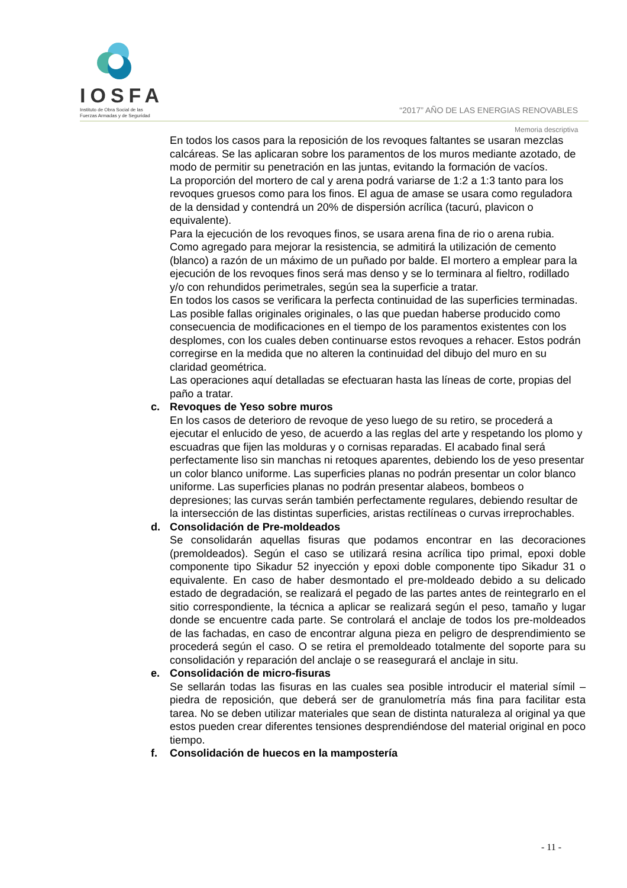IOSFA
Instituto de Obra Social de las
Fuerzas Armadas y de Seguridad
“2017” AÑO DE LAS ENERGIAS RENOVABLES
Memoria descriptiva
En todos los casos para la reposición de los revoques faltantes se usaran mezclas calcáreas. Se las aplicaran sobre los paramentos de los muros mediante azotado, de modo de permitir su penetración en las juntas, evitando la formación de vacíos.
La proporción del mortero de cal y arena podrá variarse de 1:2 a 1:3 tanto para los revoques gruesos como para los finos. El agua de amase se usara como reguladora de la densidad y contendrá un 20% de dispersión acrílica (tacurú, plavicon o equivalente).
Para la ejecución de los revoques finos, se usara arena fina de rio o arena rubia. Como agregado para mejorar la resistencia, se admitirá la utilización de cemento (blanco) a razón de un máximo de un puñado por balde. El mortero a emplear para la ejecución de los revoques finos será mas denso y se lo terminara al fieltro, rodillado y/o con rehundidos perimetrales, según sea la superficie a tratar.
En todos los casos se verificara la perfecta continuidad de las superficies terminadas. Las posible fallas originales originales, o las que puedan haberse producido como consecuencia de modificaciones en el tiempo de los paramentos existentes con los desplomes, con los cuales deben continuarse estos revoques a rehacer. Estos podrán corregirse en la medida que no alteren la continuidad del dibujo del muro en su claridad geométrica.
Las operaciones aquí detalladas se efectuaran hasta las líneas de corte, propias del paño a tratar.
c. Revoques de Yeso sobre muros
En los casos de deterioro de revoque de yeso luego de su retiro, se procederá a ejecutar el enlucido de yeso, de acuerdo a las reglas del arte y respetando los plomo y escuadras que fijen las molduras y o cornisas reparadas. El acabado final será perfectamente liso sin manchas ni retoques aparentes, debiendo los de yeso presentar un color blanco uniforme. Las superficies planas no podrán presentar un color blanco uniforme. Las superficies planas no podrán presentar alabeos, bombeos o depresiones; las curvas serán también perfectamente regulares, debiendo resultar de la intersección de las distintas superficies, aristas rectilíneas o curvas irreprochables.
d. Consolidación de Pre-moldeados
Se consolidarán aquellas fisuras que podamos encontrar en las decoraciones (premoldeados). Según el caso se utilizará resina acrílica tipo primal, epoxi doble componente tipo Sikadur 52 inyección y epoxi doble componente tipo Sikadur 31 o equivalente. En caso de haber desmontado el pre-moldeado debido a su delicado estado de degradación, se realizará el pegado de las partes antes de reintegrarlo en el sitio correspondiente, la técnica a aplicar se realizará según el peso, tamaño y lugar donde se encuentre cada parte. Se controlará el anclaje de todos los pre-moldeados de las fachadas, en caso de encontrar alguna pieza en peligro de desprendimiento se procederá según el caso. O se retira el premoldeado totalmente del soporte para su consolidación y reparación del anclaje o se reasegurará el anclaje in situ.
e. Consolidación de micro-fisuras
Se sellarán todas las fisuras en las cuales sea posible introducir el material símil – piedra de reposición, que deberá ser de granulometría más fina para facilitar esta tarea. No se deben utilizar materiales que sean de distinta naturaleza al original ya que estos pueden crear diferentes tensiones desprendiéndose del material original en poco tiempo.
f. Consolidación de huecos en la mampostería
- 11 -